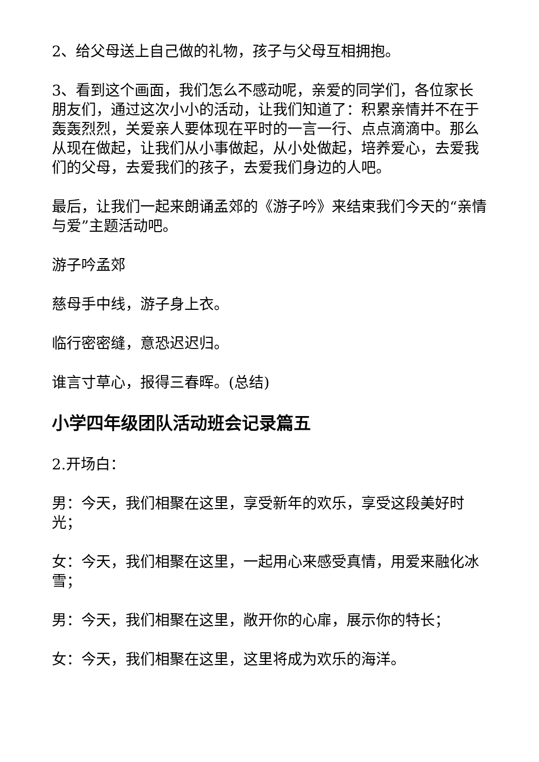2、给父母送上自己做的礼物，孩子与父母互相拥抱。
3、看到这个画面，我们怎么不感动呢，亲爱的同学们，各位家长朋友们，通过这次小小的活动，让我们知道了：积累亲情并不在于轰轰烈烈，关爱亲人要体现在平时的一言一行、点点滴滴中。那么从现在做起，让我们从小事做起，从小处做起，培养爱心，去爱我们的父母，去爱我们的孩子，去爱我们身边的人吧。
最后，让我们一起来朗诵孟郊的《游子吟》来结束我们今天的“亲情与爱”主题活动吧。
游子吟孟郊
慈母手中线，游子身上衣。
临行密密缝，意恐迟迟归。
谁言寸草心，报得三春晖。(总结)
小学四年级团队活动班会记录篇五
2.开场白：
男：今天，我们相聚在这里，享受新年的欢乐，享受这段美好时光；
女：今天，我们相聚在这里，一起用心来感受真情，用爱来融化冰雪；
男：今天，我们相聚在这里，敞开你的心扉，展示你的特长；
女：今天，我们相聚在这里，这里将成为欢乐的海洋。